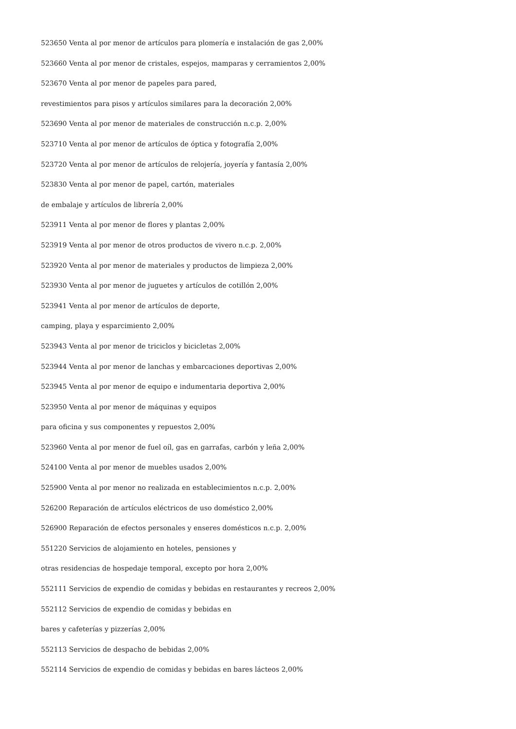523650 Venta al por menor de artículos para plomería e instalación de gas 2,00%
523660 Venta al por menor de cristales, espejos, mamparas y cerramientos 2,00%
523670 Venta al por menor de papeles para pared,
revestimientos para pisos y artículos similares para la decoración 2,00%
523690 Venta al por menor de materiales de construcción n.c.p. 2,00%
523710 Venta al por menor de artículos de óptica y fotografía 2,00%
523720 Venta al por menor de artículos de relojería, joyería y fantasía 2,00%
523830 Venta al por menor de papel, cartón, materiales
de embalaje y artículos de librería 2,00%
523911 Venta al por menor de flores y plantas 2,00%
523919 Venta al por menor de otros productos de vivero n.c.p. 2,00%
523920 Venta al por menor de materiales y productos de limpieza 2,00%
523930 Venta al por menor de juguetes y artículos de cotillón 2,00%
523941 Venta al por menor de artículos de deporte,
camping, playa y esparcimiento 2,00%
523943 Venta al por menor de triciclos y bicicletas 2,00%
523944 Venta al por menor de lanchas y embarcaciones deportivas 2,00%
523945 Venta al por menor de equipo e indumentaria deportiva 2,00%
523950 Venta al por menor de máquinas y equipos
para oficina y sus componentes y repuestos 2,00%
523960 Venta al por menor de fuel oíl, gas en garrafas, carbón y leña 2,00%
524100 Venta al por menor de muebles usados 2,00%
525900 Venta al por menor no realizada en establecimientos n.c.p. 2,00%
526200 Reparación de artículos eléctricos de uso doméstico 2,00%
526900 Reparación de efectos personales y enseres domésticos n.c.p. 2,00%
551220 Servicios de alojamiento en hoteles, pensiones y
otras residencias de hospedaje temporal, excepto por hora 2,00%
552111 Servicios de expendio de comidas y bebidas en restaurantes y recreos 2,00%
552112 Servicios de expendio de comidas y bebidas en
bares y cafeterías y pizzerías 2,00%
552113 Servicios de despacho de bebidas 2,00%
552114 Servicios de expendio de comidas y bebidas en bares lácteos 2,00%